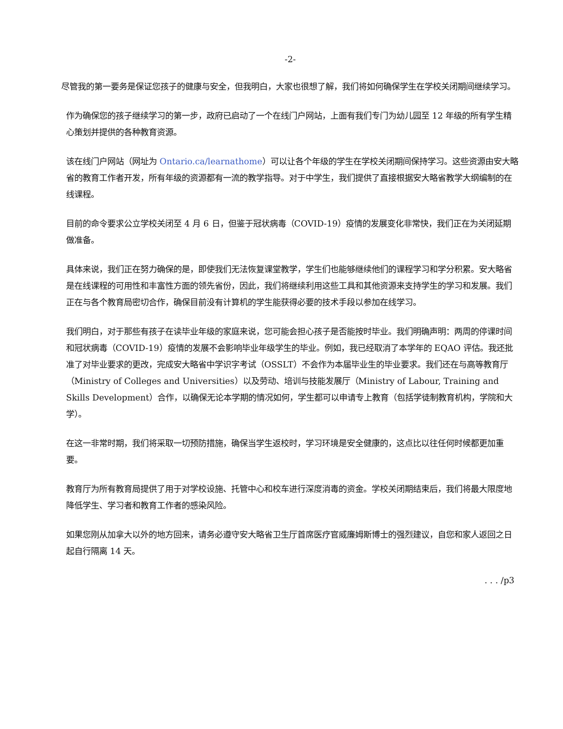-2-
尽管我的第一要务是保证您孩子的健康与安全，但我明白，大家也很想了解，我们将如何确保学生在学校关闭期间继续学习。
作为确保您的孩子继续学习的第一步，政府已启动了一个在线门户网站，上面有我们专门为幼儿园至 12 年级的所有学生精心策划并提供的各种教育资源。
该在线门户网站（网址为 Ontario.ca/learnathome）可以让各个年级的学生在学校关闭期间保持学习。这些资源由安大略省的教育工作者开发，所有年级的资源都有一流的教学指导。对于中学生，我们提供了直接根据安大略省教学大纲编制的在线课程。
目前的命令要求公立学校关闭至 4 月 6 日，但鉴于冠状病毒（COVID-19）疫情的发展变化非常快，我们正在为关闭延期做准备。
具体来说，我们正在努力确保的是，即使我们无法恢复课堂教学，学生们也能够继续他们的课程学习和学分积累。安大略省是在线课程的可用性和丰富性方面的领先省份，因此，我们将继续利用这些工具和其他资源来支持学生的学习和发展。我们正在与各个教育局密切合作，确保目前没有计算机的学生能获得必要的技术手段以参加在线学习。
我们明白，对于那些有孩子在读毕业年级的家庭来说，您可能会担心孩子是否能按时毕业。我们明确声明：两周的停课时间和冠状病毒（COVID-19）疫情的发展不会影响毕业年级学生的毕业。例如，我已经取消了本学年的 EQAO 评估。我还批准了对毕业要求的更改，完成安大略省中学识字考试（OSSLT）不会作为本届毕业生的毕业要求。我们还在与高等教育厅（Ministry of Colleges and Universities）以及劳动、培训与技能发展厅（Ministry of Labour, Training and Skills Development）合作，以确保无论本学期的情况如何，学生都可以申请专上教育（包括学徒制教育机构，学院和大学）。
在这一非常时期，我们将采取一切预防措施，确保当学生返校时，学习环境是安全健康的，这点比以往任何时候都更加重要。
教育厅为所有教育局提供了用于对学校设施、托管中心和校车进行深度消毒的资金。学校关闭期结束后，我们将最大限度地降低学生、学习者和教育工作者的感染风险。
如果您刚从加拿大以外的地方回来，请务必遵守安大略省卫生厅首席医疗官威廉姆斯博士的强烈建议，自您和家人返回之日起自行隔离 14 天。
. . . /p3